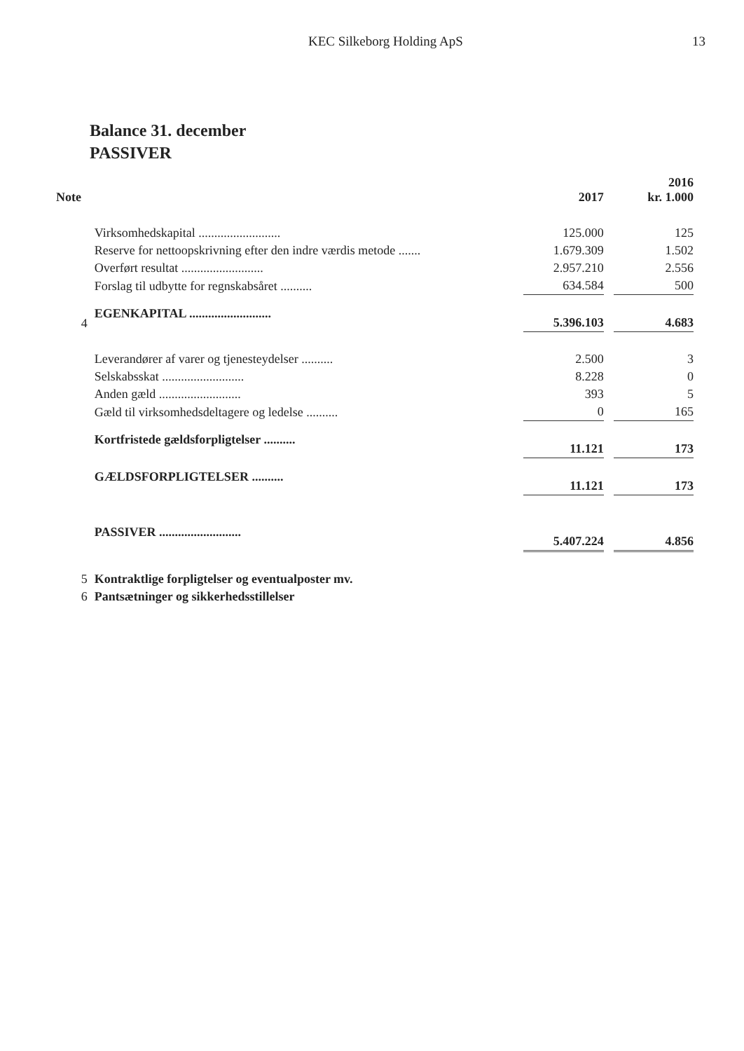KEC Silkeborg Holding ApS 13
Balance 31. december
PASSIVER
| Note | | 2017 | | 2016 kr. 1.000 |
| --- | --- | --- | --- | --- |
| | Virksomhedskapital .......................... | 125.000 | | 125 |
| | Reserve for nettoopskrivning efter den indre værdis metode ....... | 1.679.309 | | 1.502 |
| | Overført resultat .......................... | 2.957.210 | | 2.556 |
| | Forslag til udbytte for regnskabsåret .......... | 634.584 | | 500 |
| 4 | EGENKAPITAL .......................... | 5.396.103 | | 4.683 |
| | Leverandører af varer og tjenesteydelser .......... | 2.500 | | 3 |
| | Selskabsskat .......................... | 8.228 | | 0 |
| | Anden gæld .......................... | 393 | | 5 |
| | Gæld til virksomhedsdeltagere og ledelse .......... | 0 | | 165 |
| | Kortfristede gældsforpligtelser .......... | 11.121 | | 173 |
| | GÆLDSFORPLIGTELSER .......... | 11.121 | | 173 |
| | PASSIVER .......................... | 5.407.224 | | 4.856 |
| 5 | Kontraktlige forpligtelser og eventualposter mv. | | | |
| 6 | Pantsætninger og sikkerhedsstillelser | | | |